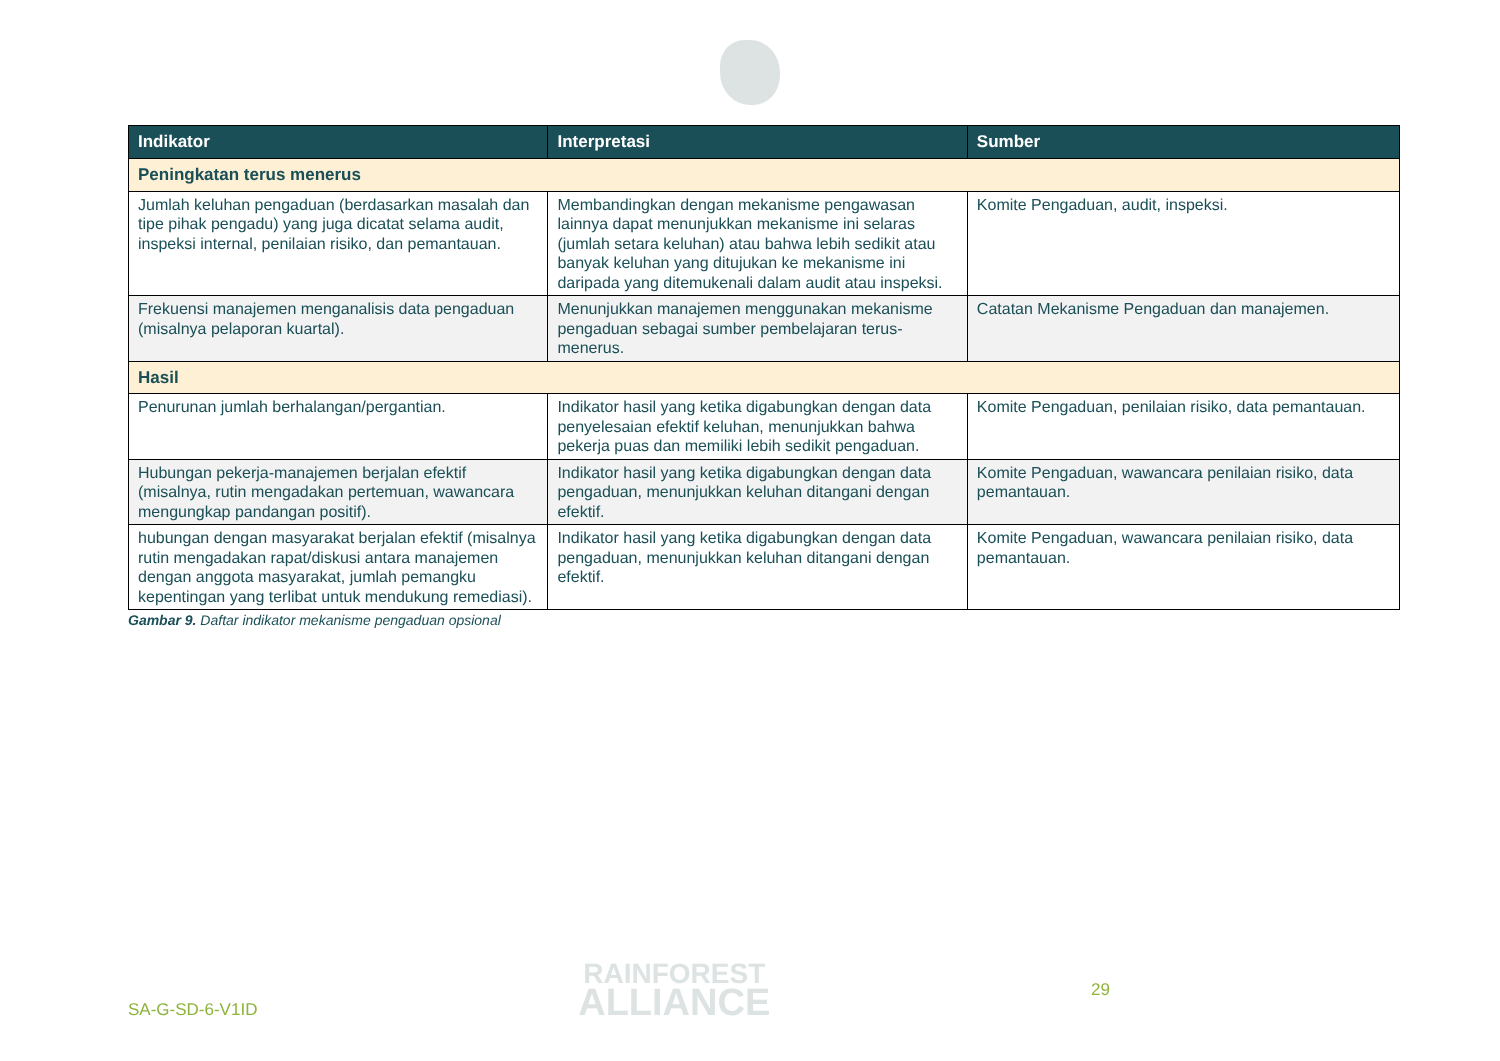| Indikator | Interpretasi | Sumber |
| --- | --- | --- |
| Peningkatan terus menerus | | |
| Jumlah keluhan pengaduan (berdasarkan masalah dan tipe pihak pengadu) yang juga dicatat selama audit, inspeksi internal, penilaian risiko, dan pemantauan. | Membandingkan dengan mekanisme pengawasan lainnya dapat menunjukkan mekanisme ini selaras (jumlah setara keluhan) atau bahwa lebih sedikit atau banyak keluhan yang ditujukan ke mekanisme ini daripada yang ditemukenali dalam audit atau inspeksi. | Komite Pengaduan, audit, inspeksi. |
| Frekuensi manajemen menganalisis data pengaduan (misalnya pelaporan kuartal). | Menunjukkan manajemen menggunakan mekanisme pengaduan sebagai sumber pembelajaran terus-menerus. | Catatan Mekanisme Pengaduan dan manajemen. |
| Hasil | | |
| Penurunan jumlah berhalangan/pergantian. | Indikator hasil yang ketika digabungkan dengan data penyelesaian efektif keluhan, menunjukkan bahwa pekerja puas dan memiliki lebih sedikit pengaduan. | Komite Pengaduan, penilaian risiko, data pemantauan. |
| Hubungan pekerja-manajemen berjalan efektif (misalnya, rutin mengadakan pertemuan, wawancara mengungkap pandangan positif). | Indikator hasil yang ketika digabungkan dengan data pengaduan, menunjukkan keluhan ditangani dengan efektif. | Komite Pengaduan, wawancara penilaian risiko, data pemantauan. |
| hubungan dengan masyarakat berjalan efektif (misalnya rutin mengadakan rapat/diskusi antara manajemen dengan anggota masyarakat, jumlah pemangku kepentingan yang terlibat untuk mendukung remediasi). | Indikator hasil yang ketika digabungkan dengan data pengaduan, menunjukkan keluhan ditangani dengan efektif. | Komite Pengaduan, wawancara penilaian risiko, data pemantauan. |
Gambar 9. Daftar indikator mekanisme pengaduan opsional
SA-G-SD-6-V1ID
RAINFOREST
ALLIANCE
29